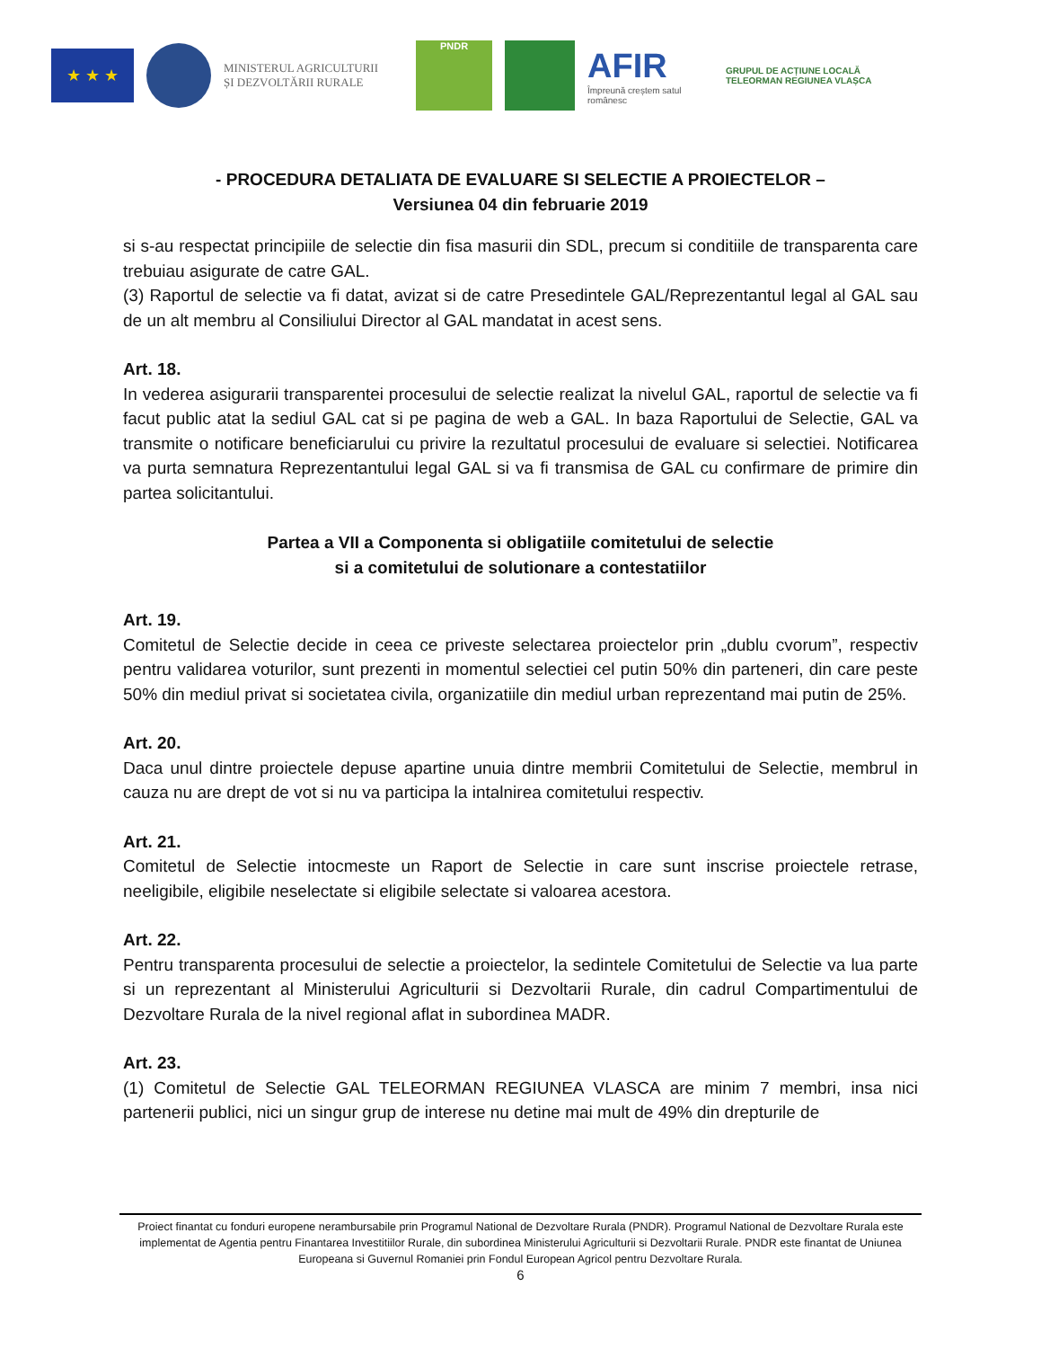★ ★ ★
MINISTERUL AGRICULTURII
ȘI DEZVOLTĂRII RURALE
PNDR
AFIR
Împreună creștem satul românesc
GRUPUL DE ACȚIUNE LOCALĂ
TELEORMAN REGIUNEA VLAȘCA
- PROCEDURA DETALIATA DE EVALUARE SI SELECTIE A PROIECTELOR –
Versiunea 04 din februarie 2019
si s-au respectat principiile de selectie din fisa masurii din SDL, precum si conditiile de transparenta care trebuiau asigurate de catre GAL.
(3) Raportul de selectie va fi datat, avizat si de catre Presedintele GAL/Reprezentantul legal al GAL sau de un alt membru al Consiliului Director al GAL mandatat in acest sens.
Art. 18.
In vederea asigurarii transparentei procesului de selectie realizat la nivelul GAL, raportul de selectie va fi facut public atat la sediul GAL cat si pe pagina de web a GAL. In baza Raportului de Selectie, GAL va transmite o notificare beneficiarului cu privire la rezultatul procesului de evaluare si selectiei. Notificarea va purta semnatura Reprezentantului legal GAL si va fi transmisa de GAL cu confirmare de primire din partea solicitantului.
Partea a VII a Componenta si obligatiile comitetului de selectie
si a comitetului de solutionare a contestatiilor
Art. 19.
Comitetul de Selectie decide in ceea ce priveste selectarea proiectelor prin „dublu cvorum”, respectiv pentru validarea voturilor, sunt prezenti in momentul selectiei cel putin 50% din parteneri, din care peste 50% din mediul privat si societatea civila, organizatiile din mediul urban reprezentand mai putin de 25%.
Art. 20.
Daca unul dintre proiectele depuse apartine unuia dintre membrii Comitetului de Selectie, membrul in cauza nu are drept de vot si nu va participa la intalnirea comitetului respectiv.
Art. 21.
Comitetul de Selectie intocmeste un Raport de Selectie in care sunt inscrise proiectele retrase, neeligibile, eligibile neselectate si eligibile selectate si valoarea acestora.
Art. 22.
Pentru transparenta procesului de selectie a proiectelor, la sedintele Comitetului de Selectie va lua parte si un reprezentant al Ministerului Agriculturii si Dezvoltarii Rurale, din cadrul Compartimentului de Dezvoltare Rurala de la nivel regional aflat in subordinea MADR.
Art. 23.
(1) Comitetul de Selectie GAL TELEORMAN REGIUNEA VLASCA are minim 7 membri, insa nici partenerii publici, nici un singur grup de interese nu detine mai mult de 49% din drepturile de
Proiect finantat cu fonduri europene nerambursabile prin Programul National de Dezvoltare Rurala (PNDR). Programul National de Dezvoltare Rurala este implementat de Agentia pentru Finantarea Investitiilor Rurale, din subordinea Ministerului Agriculturii si Dezvoltarii Rurale. PNDR este finantat de Uniunea Europeana si Guvernul Romaniei prin Fondul European Agricol pentru Dezvoltare Rurala.
6